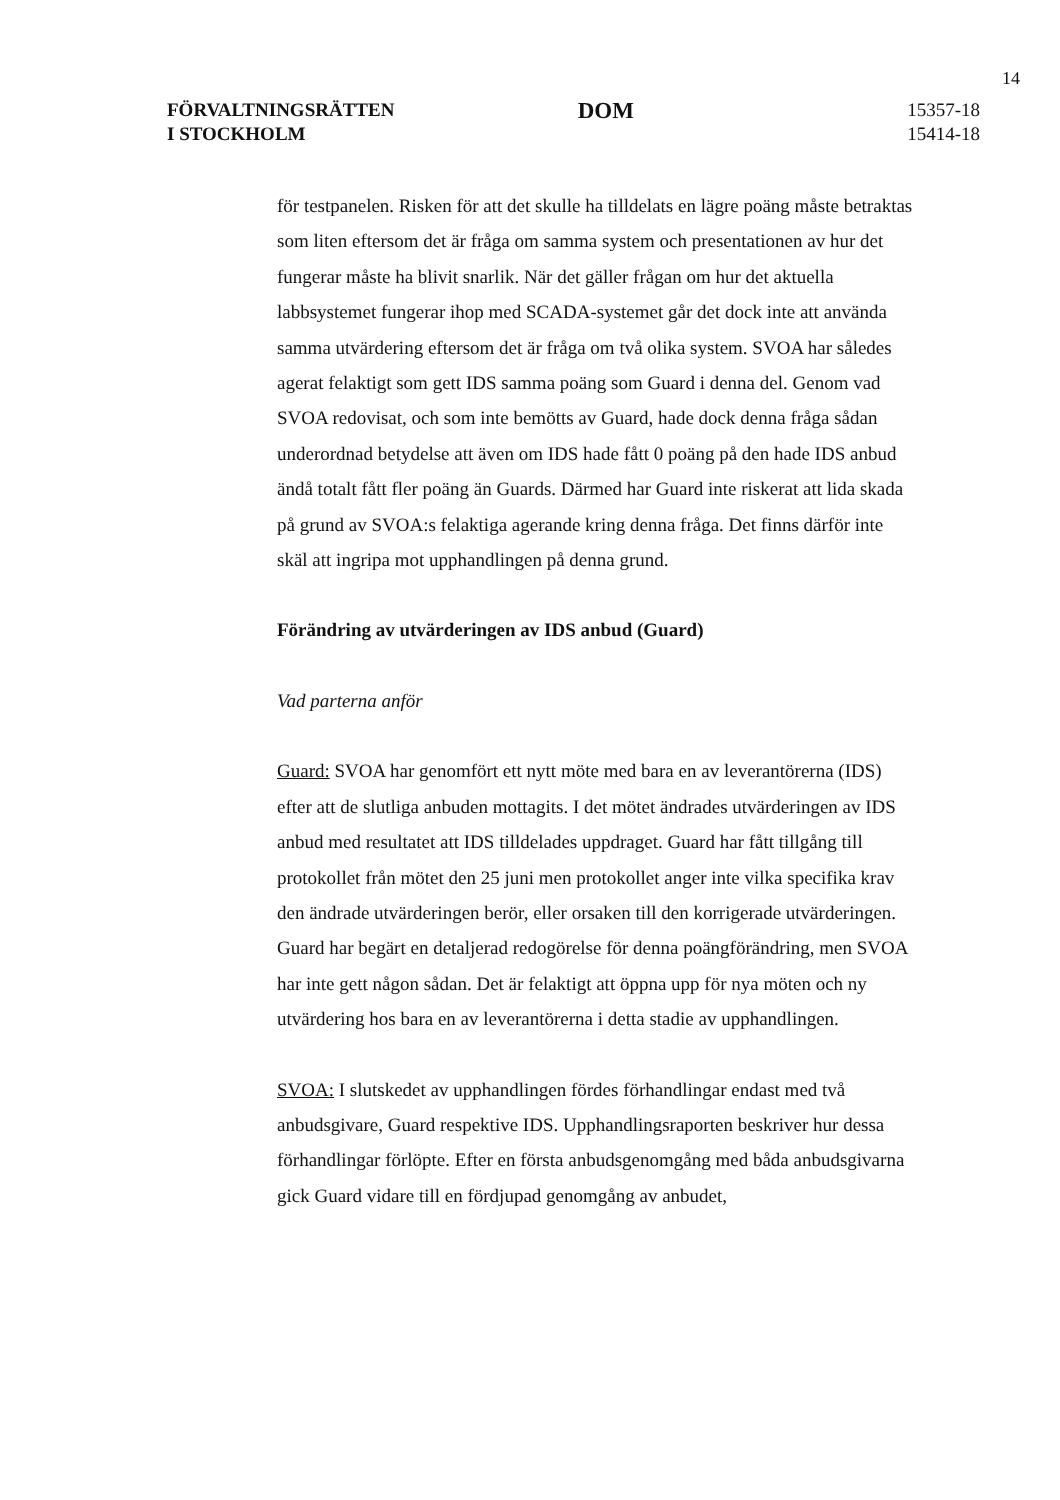14
FÖRVALTNINGSRÄTTEN
I STOCKHOLM
DOM
15357-18
15414-18
för testpanelen. Risken för att det skulle ha tilldelats en lägre poäng måste betraktas som liten eftersom det är fråga om samma system och presentationen av hur det fungerar måste ha blivit snarlik. När det gäller frågan om hur det aktuella labbsystemet fungerar ihop med SCADA-systemet går det dock inte att använda samma utvärdering eftersom det är fråga om två olika system. SVOA har således agerat felaktigt som gett IDS samma poäng som Guard i denna del. Genom vad SVOA redovisat, och som inte bemötts av Guard, hade dock denna fråga sådan underordnad betydelse att även om IDS hade fått 0 poäng på den hade IDS anbud ändå totalt fått fler poäng än Guards. Därmed har Guard inte riskerat att lida skada på grund av SVOA:s felaktiga agerande kring denna fråga. Det finns därför inte skäl att ingripa mot upphandlingen på denna grund.
Förändring av utvärderingen av IDS anbud (Guard)
Vad parterna anför
Guard: SVOA har genomfört ett nytt möte med bara en av leverantörerna (IDS) efter att de slutliga anbuden mottagits. I det mötet ändrades utvärderingen av IDS anbud med resultatet att IDS tilldelades uppdraget. Guard har fått tillgång till protokollet från mötet den 25 juni men protokollet anger inte vilka specifika krav den ändrade utvärderingen berör, eller orsaken till den korrigerade utvärderingen. Guard har begärt en detaljerad redogörelse för denna poängförändring, men SVOA har inte gett någon sådan. Det är felaktigt att öppna upp för nya möten och ny utvärdering hos bara en av leverantörerna i detta stadie av upphandlingen.
SVOA: I slutskedet av upphandlingen fördes förhandlingar endast med två anbudsgivare, Guard respektive IDS. Upphandlingsraporten beskriver hur dessa förhandlingar förlöpte. Efter en första anbudsgenomgång med båda anbudsgivarna gick Guard vidare till en fördjupad genomgång av anbudet,